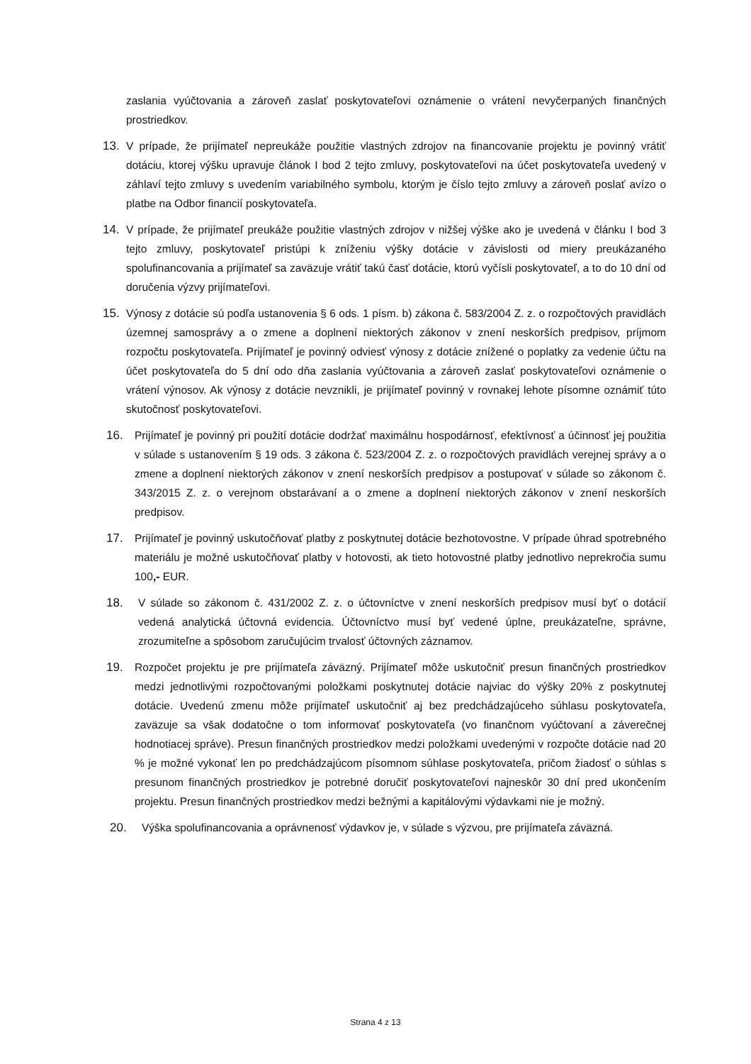zaslania vyúčtovania a zároveň zaslať poskytovateľovi oznámenie o vrátení nevyčerpaných finančných prostriedkov.
13. V prípade, že prijímateľ nepreukáže použitie vlastných zdrojov na financovanie projektu je povinný vrátiť dotáciu, ktorej výšku upravuje článok I bod 2 tejto zmluvy, poskytovateľovi na účet poskytovateľa uvedený v záhlaví tejto zmluvy s uvedením variabilného symbolu, ktorým je číslo tejto zmluvy a zároveň poslať avízo o platbe na Odbor financií poskytovateľa.
14. V prípade, že prijímateľ preukáže použitie vlastných zdrojov v nižšej výške ako je uvedená v článku I bod 3 tejto zmluvy, poskytovateľ pristúpi k zníženiu výšky dotácie v závislosti od miery preukázaného spolufinancovania a prijímateľ sa zaväzuje vrátiť takú časť dotácie, ktorú vyčísli poskytovateľ, a to do 10 dní od doručenia výzvy prijímateľovi.
15. Výnosy z dotácie sú podľa ustanovenia § 6 ods. 1 písm. b) zákona č. 583/2004 Z. z. o rozpočtových pravidlách územnej samosprávy a o zmene a doplnení niektorých zákonov v znení neskorších predpisov, príjmom rozpočtu poskytovateľa. Prijímateľ je povinný odviesť výnosy z dotácie znížené o poplatky za vedenie účtu na účet poskytovateľa do 5 dní odo dňa zaslania vyúčtovania a zároveň zaslať poskytovateľovi oznámenie o vrátení výnosov. Ak výnosy z dotácie nevznikli, je prijímateľ povinný v rovnakej lehote písomne oznámiť túto skutočnosť poskytovateľovi.
16. Prijímateľ je povinný pri použití dotácie dodržať maximálnu hospodárnosť, efektívnosť a účinnosť jej použitia v súlade s ustanovením § 19 ods. 3 zákona č. 523/2004 Z. z. o rozpočtových pravidlách verejnej správy a o zmene a doplnení niektorých zákonov v znení neskorších predpisov a postupovať v súlade so zákonom č. 343/2015 Z. z. o verejnom obstarávaní a o zmene a doplnení niektorých zákonov v znení neskorších predpisov.
17. Prijímateľ je povinný uskutočňovať platby z poskytnutej dotácie bezhotovostne. V prípade úhrad spotrebného materiálu je možné uskutočňovať platby v hotovosti, ak tieto hotovostné platby jednotlivo neprekročia sumu 100,- EUR.
18. V súlade so zákonom č. 431/2002 Z. z. o účtovníctve v znení neskorších predpisov musí byť o dotácií vedená analytická účtovná evidencia. Účtovníctvo musí byť vedené úplne, preukázateľne, správne, zrozumiteľne a spôsobom zaručujúcim trvalosť účtovných záznamov.
19. Rozpočet projektu je pre prijímateľa záväzný. Prijímateľ môže uskutočniť presun finančných prostriedkov medzi jednotlivými rozpočtovanými položkami poskytnutej dotácie najviac do výšky 20% z poskytnutej dotácie. Uvedenú zmenu môže prijímateľ uskutočniť aj bez predchádzajúceho súhlasu poskytovateľa, zaväzuje sa však dodatočne o tom informovať poskytovateľa (vo finančnom vyúčtovaní a záverečnej hodnotiacej správe). Presun finančných prostriedkov medzi položkami uvedenými v rozpočte dotácie nad 20 % je možné vykonať len po predchádzajúcom písomnom súhlase poskytovateľa, pričom žiadosť o súhlas s presunom finančných prostriedkov je potrebné doručiť poskytovateľovi najneskôr 30 dní pred ukončením projektu. Presun finančných prostriedkov medzi bežnými a kapitálovými výdavkami nie je možný.
20. Výška spolufinancovania a oprávnenosť výdavkov je, v súlade s výzvou, pre prijímateľa záväzná.
Strana 4 z 13